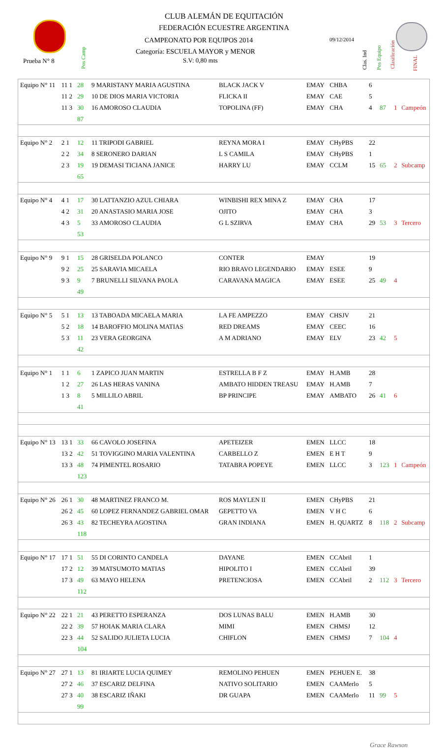CLUB ALEMÁN DE EQUITACIÓN
FEDERACIÓN ECUESTRE ARGENTINA
CAMPEONATO POR EQUIPOS 2014 09/12/2014
Categoría: ESCUELA MAYOR y MENOR
S.V: 0,80 mts
Prueba N° 8
Pos Camp
Clas. Ind
Pos Equipo
Clasificación
FINAL
| Equipo N° 11 | 11 1 | 28 | 9 MARISTANY MARIA AGUSTINA | BLACK JACK V | EMAY | CHBA | 6 | | | |
| | 11 2 | 29 | 10 DE DIOS MARIA VICTORIA | FLICKA II | EMAY | CAE | 5 | | | |
| | 11 3 | 30 | 16 AMOROSO CLAUDIA | TOPOLINA (FF) | EMAY | CHA | 4 | 87 | 1 | Campeón |
| | | 87 | | | | | | | | |
| Equipo N° 2 | 2 1 | 12 | 11 TRIPODI GABRIEL | REYNA MORA I | EMAY | CHyPBS | 22 | | | |
| | 2 2 | 34 | 8 SERONERO DARIAN | L S CAMILA | EMAY | CHyPBS | 1 | | | |
| | 2 3 | 19 | 19 DEMASI TICIANA JANICE | HARRY LU | EMAY | CCLM | 15 | 65 | 2 | Subcamp |
| | | 65 | | | | | | | | |
| Equipo N° 4 | 4 1 | 17 | 30 LATTANZIO AZUL CHIARA | WINBISHI REX MINA Z | EMAY | CHA | 17 | | | |
| | 4 2 | 31 | 20 ANASTASIO MARIA JOSE | OJITO | EMAY | CHA | 3 | | | |
| | 4 3 | 5 | 33 AMOROSO CLAUDIA | G L SZIRVA | EMAY | CHA | 29 | 53 | 3 | Tercero |
| | | 53 | | | | | | | | |
| Equipo N° 9 | 9 1 | 15 | 28 GRISELDA POLANCO | CONTER | EMAY | | 19 | | | |
| | 9 2 | 25 | 25 SARAVIA MICAELA | RIO BRAVO LEGENDARIO | EMAY | ESEE | 9 | | | |
| | 9 3 | 9 | 7 BRUNELLI SILVANA PAOLA | CARAVANA MAGICA | EMAY | ESEE | 25 | 49 | 4 | |
| | | 49 | | | | | | | | |
| Equipo N° 5 | 5 1 | 13 | 13 TABOADA MICAELA MARIA | LA FE AMPEZZO | EMAY | CHSJV | 21 | | | |
| | 5 2 | 18 | 14 BAROFFIO MOLINA MATIAS | RED DREAMS | EMAY | CEEC | 16 | | | |
| | 5 3 | 11 | 23 VERA GEORGINA | A M ADRIANO | EMAY | ELV | 23 | 42 | 5 | |
| | | 42 | | | | | | | | |
| Equipo N° 1 | 1 1 | 6 | 1 ZAPICO JUAN MARTIN | ESTRELLA B F Z | EMAY | H.AMB | 28 | | | |
| | 1 2 | 27 | 26 LAS HERAS VANINA | AMBATO HIDDEN TREASU | EMAY | H.AMB | 7 | | | |
| | 1 3 | 8 | 5 MILLILO ABRIL | BP PRINCIPE | EMAY | AMBATO | 26 | 41 | 6 | |
| | | 41 | | | | | | | | |
| Equipo N° 13 | 13 1 | 33 | 66 CAVOLO JOSEFINA | APETEIZER | EMEN | LLCC | 18 | | | |
| | 13 2 | 42 | 51 TOVIGGINO MARIA VALENTINA | CARBELLO Z | EMEN | E H T | 9 | | | |
| | 13 3 | 48 | 74 PIMENTEL ROSARIO | TATABRA POPEYE | EMEN | LLCC | 3 | 123 | 1 | Campeón |
| | | 123 | | | | | | | | |
| Equipo N° 26 | 26 1 | 30 | 48 MARTINEZ FRANCO M. | ROS MAYLEN II | EMEN | CHyPBS | 21 | | | |
| | 26 2 | 45 | 60 LOPEZ FERNANDEZ GABRIEL OMAR | GEPETTO VA | EMEN | V H C | 6 | | | |
| | 26 3 | 43 | 82 TECHEYRA AGOSTINA | GRAN INDIANA | EMEN | H. QUARTZ | 8 | 118 | 2 | Subcamp |
| | | 118 | | | | | | | | |
| Equipo N° 17 | 17 1 | 51 | 55 DI CORINTO CANDELA | DAYANE | EMEN | CCAbril | 1 | | | |
| | 17 2 | 12 | 39 MATSUMOTO MATIAS | HIPOLITO I | EMEN | CCAbril | 39 | | | |
| | 17 3 | 49 | 63 MAYO HELENA | PRETENCIOSA | EMEN | CCAbril | 2 | 112 | 3 | Tercero |
| | | 112 | | | | | | | | |
| Equipo N° 22 | 22 1 | 21 | 43 PERETTO ESPERANZA | DOS LUNAS BALU | EMEN | H.AMB | 30 | | | |
| | 22 2 | 39 | 57 HOIAK MARIA CLARA | MIMI | EMEN | CHMSJ | 12 | | | |
| | 22 3 | 44 | 52 SALIDO JULIETA LUCIA | CHIFLON | EMEN | CHMSJ | 7 | 104 | 4 | |
| | | 104 | | | | | | | | |
| Equipo N° 27 | 27 1 | 13 | 81 IRIARTE LUCIA QUIMEY | REMOLINO PEHUEN | EMEN | PEHUEN E. | 38 | | | |
| | 27 2 | 46 | 37 ESCARIZ DELFINA | NATIVO SOLITARIO | EMEN | CAAMerlo | 5 | | | |
| | 27 3 | 40 | 38 ESCARIZ IÑAKI | DR GUAPA | EMEN | CAAMerlo | 11 | 99 | 5 | |
| | | 99 | | | | | | | | |
Grace Rawson